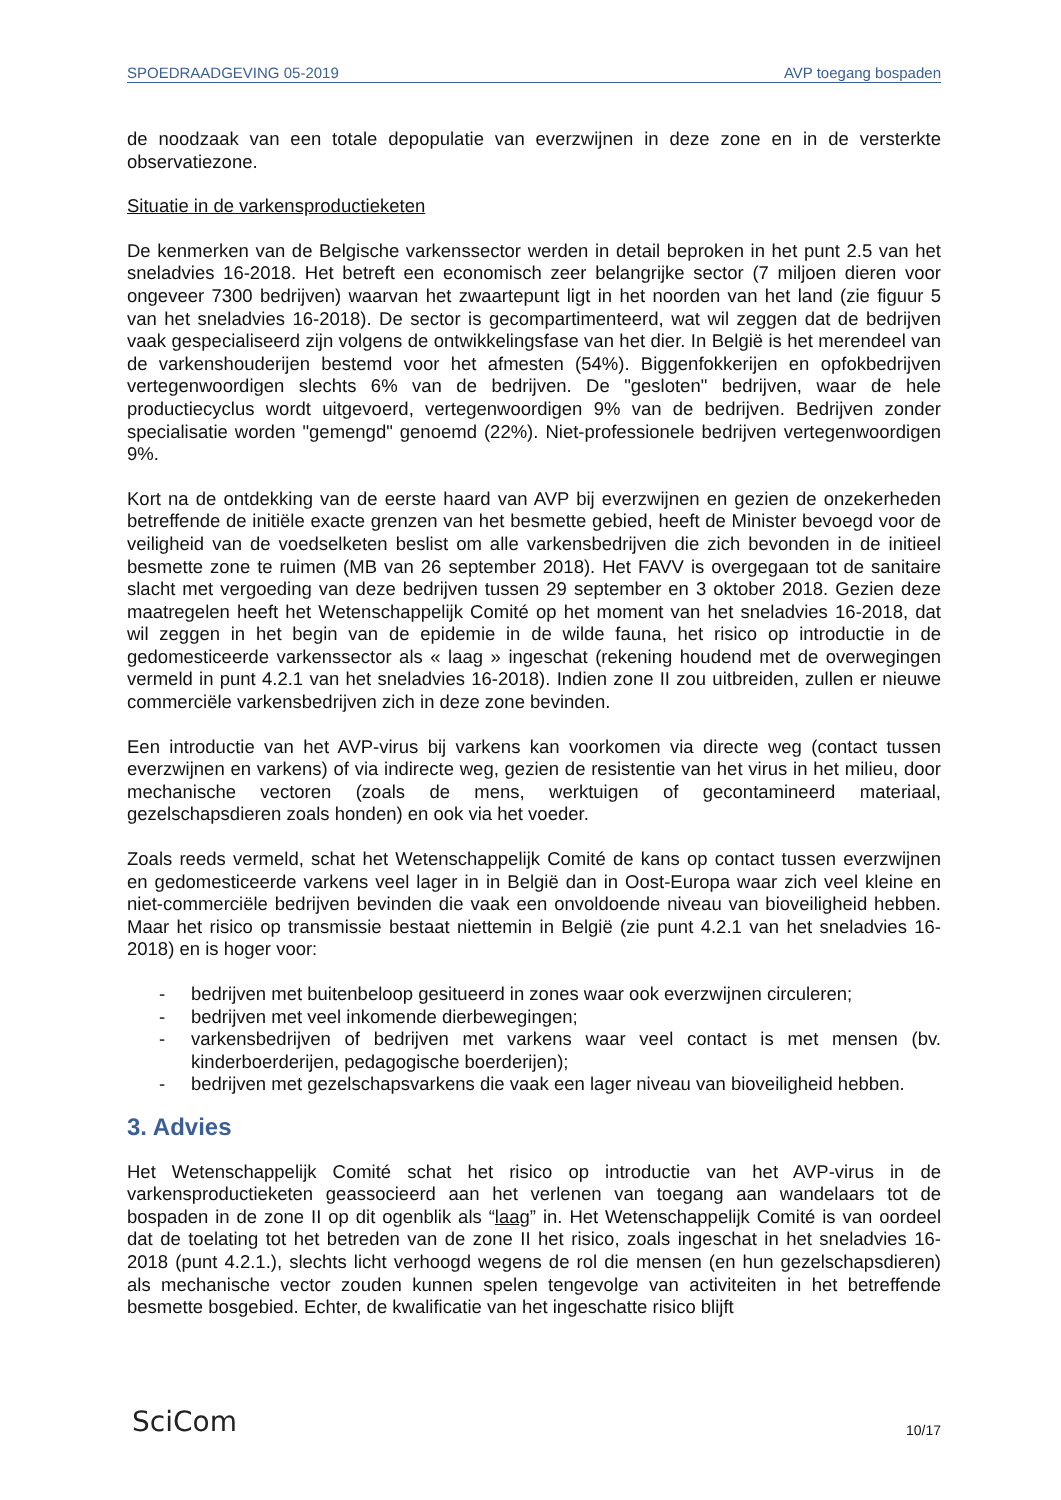SPOEDRAADGEVING 05-2019 AVP toegang bospaden
de noodzaak van een totale depopulatie van everzwijnen in deze zone en in de versterkte observatiezone.
Situatie in de varkensproductieketen
De kenmerken van de Belgische varkenssector werden in detail beproken in het punt 2.5 van het sneladvies 16-2018. Het betreft een economisch zeer belangrijke sector (7 miljoen dieren voor ongeveer 7300 bedrijven) waarvan het zwaartepunt ligt in het noorden van het land (zie figuur 5 van het sneladvies 16-2018). De sector is gecompartimenteerd, wat wil zeggen dat de bedrijven vaak gespecialiseerd zijn volgens de ontwikkelingsfase van het dier. In België is het merendeel van de varkenshouderijen bestemd voor het afmesten (54%). Biggenfokkerijen en opfokbedrijven vertegenwoordigen slechts 6% van de bedrijven. De "gesloten" bedrijven, waar de hele productiecyclus wordt uitgevoerd, vertegenwoordigen 9% van de bedrijven. Bedrijven zonder specialisatie worden "gemengd" genoemd (22%). Niet-professionele bedrijven vertegenwoordigen 9%.
Kort na de ontdekking van de eerste haard van AVP bij everzwijnen en gezien de onzekerheden betreffende de initiële exacte grenzen van het besmette gebied, heeft de Minister bevoegd voor de veiligheid van de voedselketen beslist om alle varkensbedrijven die zich bevonden in de initieel besmette zone te ruimen (MB van 26 september 2018). Het FAVV is overgegaan tot de sanitaire slacht met vergoeding van deze bedrijven tussen 29 september en 3 oktober 2018. Gezien deze maatregelen heeft het Wetenschappelijk Comité op het moment van het sneladvies 16-2018, dat wil zeggen in het begin van de epidemie in de wilde fauna, het risico op introductie in de gedomesticeerde varkenssector als « laag » ingeschat (rekening houdend met de overwegingen vermeld in punt 4.2.1 van het sneladvies 16-2018). Indien zone II zou uitbreiden, zullen er nieuwe commerciële varkensbedrijven zich in deze zone bevinden.
Een introductie van het AVP-virus bij varkens kan voorkomen via directe weg (contact tussen everzwijnen en varkens) of via indirecte weg, gezien de resistentie van het virus in het milieu, door mechanische vectoren (zoals de mens, werktuigen of gecontamineerd materiaal, gezelschapsdieren zoals honden) en ook via het voeder.
Zoals reeds vermeld, schat het Wetenschappelijk Comité de kans op contact tussen everzwijnen en gedomesticeerde varkens veel lager in in België dan in Oost-Europa waar zich veel kleine en niet-commerciële bedrijven bevinden die vaak een onvoldoende niveau van bioveiligheid hebben. Maar het risico op transmissie bestaat niettemin in België (zie punt 4.2.1 van het sneladvies 16-2018) en is hoger voor:
- bedrijven met buitenbeloop gesitueerd in zones waar ook everzwijnen circuleren;
- bedrijven met veel inkomende dierbewegingen;
- varkensbedrijven of bedrijven met varkens waar veel contact is met mensen (bv. kinderboerderijen, pedagogische boerderijen);
- bedrijven met gezelschapsvarkens die vaak een lager niveau van bioveiligheid hebben.
3. Advies
Het Wetenschappelijk Comité schat het risico op introductie van het AVP-virus in de varkensproductieketen geassocieerd aan het verlenen van toegang aan wandelaars tot de bospaden in de zone II op dit ogenblik als “laag” in. Het Wetenschappelijk Comité is van oordeel dat de toelating tot het betreden van de zone II het risico, zoals ingeschat in het sneladvies 16-2018 (punt 4.2.1.), slechts licht verhoogd wegens de rol die mensen (en hun gezelschapsdieren) als mechanische vector zouden kunnen spelen tengevolge van activiteiten in het betreffende besmette bosgebied. Echter, de kwalificatie van het ingeschatte risico blijft
SciCom 10/17